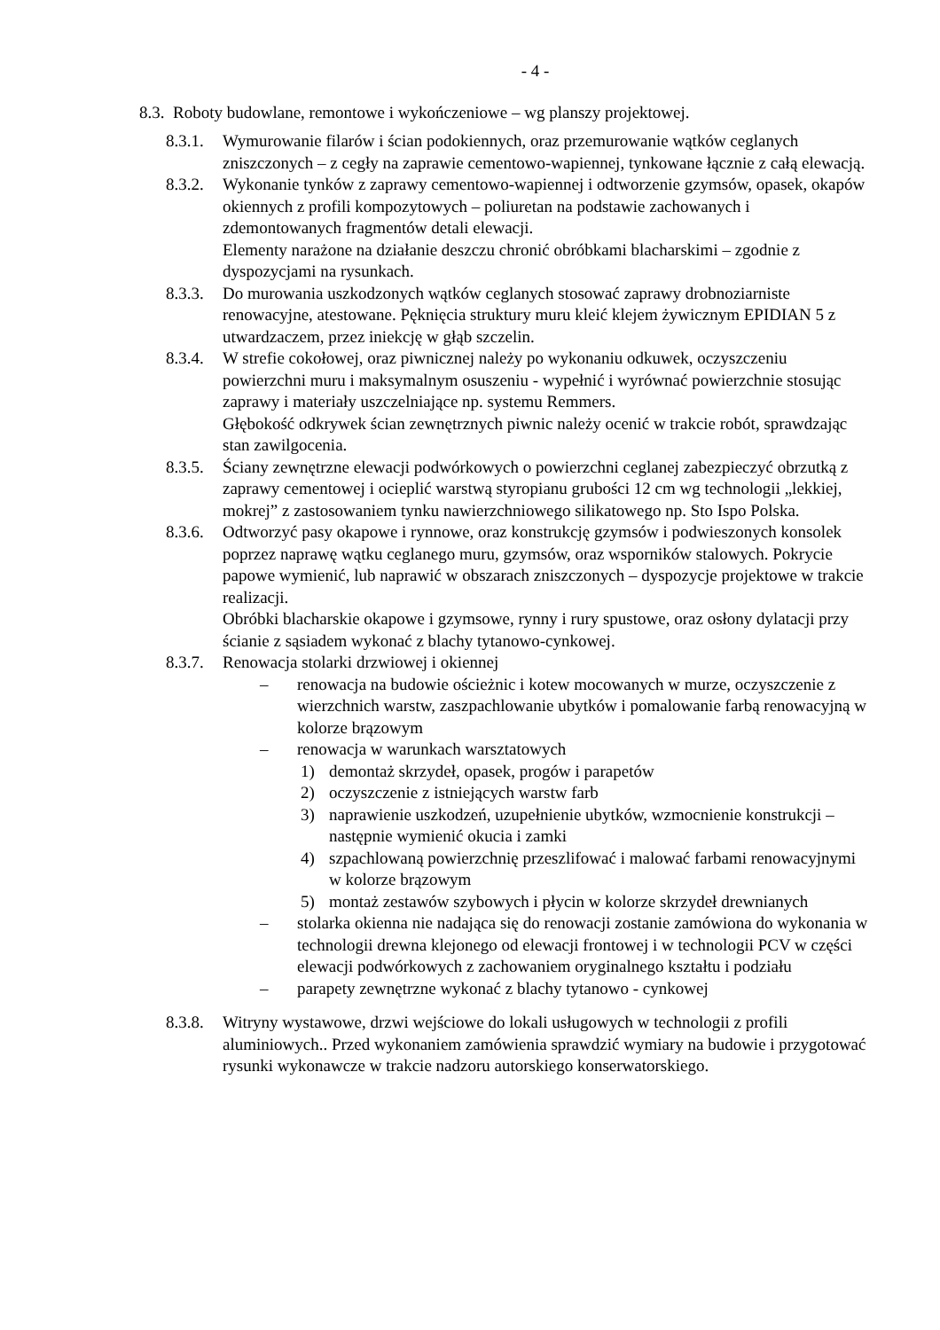- 4 -
8.3. Roboty budowlane, remontowe i wykończeniowe – wg planszy projektowej.
8.3.1.
Wymurowanie filarów i ścian podokiennych, oraz przemurowanie wątków ceglanych zniszczonych – z cegły na zaprawie cementowo-wapiennej, tynkowane łącznie z całą elewacją.
8.3.2.
Wykonanie tynków z zaprawy cementowo-wapiennej i odtworzenie gzymsów, opasek, okapów okiennych z profili kompozytowych – poliuretan na podstawie zachowanych i zdemontowanych fragmentów detali elewacji.
Elementy narażone na działanie deszczu chronić obróbkami blacharskimi – zgodnie z dyspozycjami na rysunkach.
8.3.3.
Do murowania uszkodzonych wątków ceglanych stosować zaprawy drobnoziarniste renowacyjne, atestowane. Pęknięcia struktury muru kleić klejem żywicznym EPIDIAN 5 z utwardzaczem, przez iniekcję w głąb szczelin.
8.3.4.
W strefie cokołowej, oraz piwnicznej należy po wykonaniu odkuwek, oczyszczeniu powierzchni muru i maksymalnym osuszeniu - wypełnić i wyrównać powierzchnie stosując zaprawy i materiały uszczelniające np. systemu Remmers.
Głębokość odkrywek ścian zewnętrznych piwnic należy ocenić w trakcie robót, sprawdzając stan zawilgocenia.
8.3.5.
Ściany zewnętrzne elewacji podwórkowych o powierzchni ceglanej zabezpieczyć obrzutką z zaprawy cementowej i ocieplić warstwą styropianu grubości 12 cm wg technologii „lekkiej, mokrej” z zastosowaniem tynku nawierzchniowego silikatowego np. Sto Ispo Polska.
8.3.6.
Odtworzyć pasy okapowe i rynnowe, oraz konstrukcję gzymsów i podwieszonych konsolek poprzez naprawę wątku ceglanego muru, gzymsów, oraz wsporników stalowych. Pokrycie papowe wymienić, lub naprawić w obszarach zniszczonych – dyspozycje projektowe w trakcie realizacji.
Obróbki blacharskie okapowe i gzymsowe, rynny i rury spustowe, oraz osłony dylatacji przy ścianie z sąsiadem wykonać z blachy tytanowo-cynkowej.
8.3.7.
Renowacja stolarki drzwiowej i okiennej
– renowacja na budowie ościeżnic i kotew mocowanych w murze, oczyszczenie z wierzchnich warstw, zaszpachlowanie ubytków i pomalowanie farbą renowacyjną w kolorze brązowym
– renowacja w warunkach warsztatowych
1) demontaż skrzydeł, opasek, progów i parapetów
2) oczyszczenie z istniejących warstw farb
3) naprawienie uszkodzeń, uzupełnienie ubytków, wzmocnienie konstrukcji – następnie wymienić okucia i zamki
4) szpachlowaną powierzchnię przeszlifować i malować farbami renowacyjnymi w kolorze brązowym
5) montaż zestawów szybowych i płycin w kolorze skrzydeł drewnianych
– stolarka okienna nie nadająca się do renowacji zostanie zamówiona do wykonania w technologii drewna klejonego od elewacji frontowej i w technologii PCV w części elewacji podwórkowych z zachowaniem oryginalnego kształtu i podziału
– parapety zewnętrzne wykonać z blachy tytanowo - cynkowej
8.3.8.
Witryny wystawowe, drzwi wejściowe do lokali usługowych w technologii z profili aluminiowych.. Przed wykonaniem zamówienia sprawdzić wymiary na budowie i przygotować rysunki wykonawcze w trakcie nadzoru autorskiego konserwatorskiego.